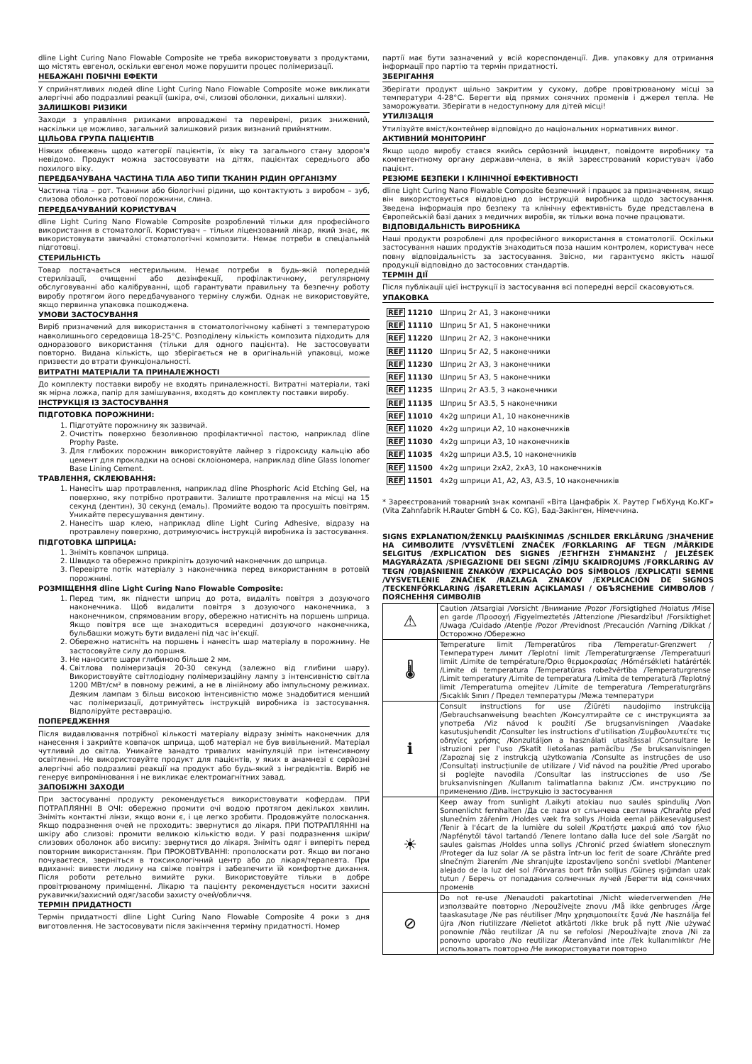dline Light Curing Nano Flowable Composite не треба використовувати з продуктами, що містять евгенол, оскільки евгенол може порушити процес полімеризації.
НЕБАЖАНІ ПОБІЧНІ ЕФЕКТИ
У сприйнятливих людей dline Light Curing Nano Flowable Composite може викликати алергічні або подразливі реакції (шкіра, очі, слизові оболонки, дихальні шляхи).
ЗАЛИШКОВІ РИЗИКИ
Заходи з управління ризиками впроваджені та перевірені, ризик знижений, наскільки це можливо, загальний залишковий ризик визнаний прийнятним.
ЦІЛЬОВА ГРУПА ПАЦІЄНТІВ
Ніяких обмежень щодо категорії пацієнтів, їх віку та загального стану здоров'я невідомо. Продукт можна застосовувати на дітях, пацієнтах середнього або похилого віку.
ПЕРЕДБАЧУВАНА ЧАСТИНА ТІЛА АБО ТИПИ ТКАНИН РІДИН ОРГАНІЗМУ
Частина тіла – рот. Тканини або біологічні рідини, що контактують з виробом – зуб, слизова оболонка ротової порожнини, слина.
ПЕРЕДБАЧУВАНИЙ КОРИСТУВАЧ
dline Light Curing Nano Flowable Composite розроблений тільки для професійного використання в стоматології. Користувач – тільки ліцензований лікар, який знає, як використовувати звичайні стоматологічні композити. Немає потреби в спеціальній підготовці.
СТЕРИЛЬНІСТЬ
Товар постачається нестерильним. Немає потреби в будь-якій попередній стерилізації, очищенні або дезінфекції, профілактичному, регулярному обслуговуванні або калібруванні, щоб гарантувати правильну та безпечну роботу виробу протягом його передбачуваного терміну служби. Однак не використовуйте, якщо первинна упаковка пошкоджена.
УМОВИ ЗАСТОСУВАННЯ
Виріб призначений для використання в стоматологічному кабінеті з температурою навколишнього середовища 18-25°C. Розподілену кількість композита підходить для одноразового використання (тільки для одного пацієнта). Не застосовувати повторно. Видана кількість, що зберігається не в оригінальній упаковці, може призвести до втрати функціональності.
ВИТРАТНІ МАТЕРІАЛИ ТА ПРИНАЛЕЖНОСТІ
До комплекту поставки виробу не входять приналежності. Витратні матеріали, такі як мірна ложка, папір для замішування, входять до комплекту поставки виробу.
ІНСТРУКЦІЯ ІЗ ЗАСТОСУВАННЯ
ПІДГОТОВКА ПОРОЖНИНИ:
1. Підготуйте порожнину як зазвичай.
2. Очистіть поверхню безоливною профілактичної пастою, наприклад dline Prophy Paste.
3. Для глибоких порожнин використовуйте лайнер з гідроксиду кальцію або цемент для прокладки на основі склоіономера, наприклад dline Glass Ionomer Base Lining Cement.
ТРАВЛЕННЯ, СКЛЕЮВАННЯ:
1. Нанесіть шар протравлення, наприклад dline Phosphoric Acid Etching Gel, на поверхню, яку потрібно протравити. Залиште протравлення на місці на 15 секунд (дентин), 30 секунд (емаль). Промийте водою та просушіть повітрям. Уникайте пересушування дентину.
2. Нанесіть шар клею, наприклад dline Light Curing Adhesive, відразу на протравлену поверхню, дотримуючись інструкцій виробника із застосування.
ПІДГОТОВКА ШПРИЦА:
1. Зніміть ковпачок шприца.
2. Швидко та обережно прикріпіть дозуючий наконечник до шприца.
3. Перевірте потік матеріалу з наконечника перед використанням в ротовій порожнині.
РОЗМІЩЕННЯ dline Light Curing Nano Flowable Composite:
1. Перед тим, як піднести шприц до рота, видаліть повітря з дозуючого наконечника. Щоб видалити повітря з дозуючого наконечника, з наконечником, спрямованим вгору, обережно натисніть на поршень шприца. Якщо повітря все ще знаходиться всередині дозуючого наконечника, бульбашки можуть бути видалені під час ін'єкції.
2. Обережно натисніть на поршень і нанесіть шар матеріалу в порожнину. Не застосовуйте силу до поршня.
3. Не наносите шари глибиною більше 2 мм.
4. Світлова полімеризація 20-30 секунд (залежно від глибини шару). Використовуйте світлодіодну полімеризаційну лампу з інтенсивністю світла 1200 МВт/см² в повному режимі, а не в лінійному або імпульсному режимах. Деяким лампам з більш високою інтенсивністю може знадобитися менший час полімеризації, дотримуйтесь інструкцій виробника із застосування. Відполіруйте реставрацію.
ПОПЕРЕДЖЕННЯ
Після видавлювання потрібної кількості матеріалу відразу зніміть наконечник для нанесення і закрийте ковпачок шприца, щоб матеріал не був вивільнений. Матеріал чутливий до світла. Уникайте занадто тривалих маніпуляцій при інтенсивному освітленні. Не використовуйте продукт для пацієнтів, у яких в анамнезі є серйозні алергічні або подразливі реакції на продукт або будь-який з інгредієнтів. Виріб не генерує випромінювання і не викликає електромагнітних завад.
ЗАПОБІЖНІ ЗАХОДИ
При застосуванні продукту рекомендується використовувати кофердам. ПРИ ПОТРАПЛЯННІ В ОЧІ: обережно промити очі водою протягом декількох хвилин. Зніміть контактні лінзи, якщо вони є, і це легко зробити. Продовжуйте полоскання. Якщо подразнення очей не проходить: звернутися до лікаря. ПРИ ПОТРАПЛЯННІ на шкіру або слизові: промити великою кількістю води. У разі подразнення шкіри/слизових оболонок або висипу: звернутися до лікаря. Зніміть одяг і виперіть перед повторним використанням. При ПРОКОВТУВАННІ: прополоскати рот. Якщо ви погано почуваєтеся, зверніться в токсикологічний центр або до лікаря/терапевта. При вдиханні: вивести людину на свіже повітря і забезпечити їй комфортне дихання. Після роботи ретельно вимийте руки. Використовуйте тільки в добре провітрюваному приміщенні. Лікарю та пацієнту рекомендується носити захисні рукавички/захисний одяг/засоби захисту очей/обличчя.
ТЕРМІН ПРИДАТНОСТІ
Термін придатності dline Light Curing Nano Flowable Composite 4 роки з дня виготовлення. Не застосовувати після закінчення терміну придатності. Номер
партії має бути зазначений у всій кореспонденції. Див. упаковку для отримання інформації про партію та термін придатності.
ЗБЕРІГАННЯ
Зберігати продукт щільно закритим у сухому, добре провітрюваному місці за температури 4-28°C. Берегти від прямих сонячних променів і джерел тепла. Не заморожувати. Зберігати в недоступному для дітей місці!
УТИЛІЗАЦІЯ
Утилізуйте вміст/контейнер відповідно до національних нормативних вимог.
АКТИВНИЙ МОНІТОРИНГ
Якщо щодо виробу стався якийсь серйозний інцидент, повідомте виробнику та компетентному органу держави-члена, в якій зареєстрований користувач і/або пацієнт.
РЕЗЮМЕ БЕЗПЕКИ І КЛІНІЧНОЇ ЕФЕКТИВНОСТІ
dline Light Curing Nano Flowable Composite безпечний і працює за призначенням, якщо він використовується відповідно до інструкцій виробника щодо застосування. Зведена інформація про безпеку та клінічну ефективність буде представлена в Європейській базі даних з медичних виробів, як тільки вона почне працювати.
ВІДПОВІДАЛЬНІСТЬ ВИРОБНИКА
Наші продукти розроблені для професійного використання в стоматології. Оскільки застосування наших продуктів знаходиться поза нашим контролем, користувач несе повну відповідальність за застосування. Звісно, ми гарантуємо якість нашої продукції відповідно до застосовних стандартів.
ТЕРМІН ДІЇ
Після публікації цієї інструкції із застосування всі попередні версії скасовуються.
УПАКОВКА
| REF 11210 | Шприц 2г A1, 3 наконечники |
| REF 11110 | Шприц 5г A1, 5 наконечники |
| REF 11220 | Шприц 2г A2, 3 наконечники |
| REF 11120 | Шприц 5г A2, 5 наконечники |
| REF 11230 | Шприц 2г A3, 3 наконечники |
| REF 11130 | Шприц 5г A3, 5 наконечники |
| REF 11235 | Шприц 2г A3.5, 3 наконечники |
| REF 11135 | Шприц 5г A3.5, 5 наконечники |
| REF 11010 | 4x2g шприци A1, 10 наконечників |
| REF 11020 | 4x2g шприци A2, 10 наконечників |
| REF 11030 | 4x2g шприци A3, 10 наконечників |
| REF 11035 | 4x2g шприци A3.5, 10 наконечників |
| REF 11500 | 4x2g шприци 2xA2, 2xA3, 10 наконечників |
| REF 11501 | 4x2g шприци A1, A2, A3, A3.5, 10 наконечників |
* Зареєстрований товарний знак компанії «Віта Цанфабрік Х. Раутер ГмбХунд Ко.КГ» (Vita Zahnfabrik H.Rauter GmbH & Co. KG), Бад-Закінген, Німеччина.
SIGNS EXPLANATION/ŽENKLŲ PAAIŠKINIMAS /SCHILDER ERKLÄRUNG /ЗНАЧЕНИЕ НА СИМВОЛИТЕ /VYSVĚTLENÍ ZNAČEK /FORKLARING AF TEGN /MÄRKIDE SELGITUS /EXPLICATION DES SIGNES /ΕΞΉΓΗΣΗ ΣΉΜΑΝΣΗΣ / JELZÉSEK MAGYARÁZATA /SPIEGAZIONE DEI SEGNI /ZĪMJU SKAIDROJUMS /FORKLARING AV TEGN /OBJAŚNIENIE ZNAKÓW /EXPLICAÇÃO DOS SÍMBOLOS /EXPLICAȚII SEMNE /VYSVETLENIE ZNAČIEK /RAZLAGA ZNAKOV /EXPLICACIÓN DE SIGNOS /TECKENFÖRKLARING /İŞARETLERIN AÇIKLAMASI / ОБЪЯСНЕНИЕ СИМВОЛОВ /ПОЯСНЕННЯ СИМВОЛІВ
| ⚠ | Caution /Atsargiai /Vorsicht /Внимание /Pozor /Forsigtighed /Hoiatus /Mise en garde /Προσοχή /Figyelmeztetés /Attenzione /Piesardzību! /Forsiktighet /Uwaga /Cuidado /Atenție /Pozor /Previdnost /Precaución /Varning /Dikkat / Осторожно /Обережно |
| 🌡 | Temperature limit /Temperatūros riba /Temperatur-Grenzwert /Температурен лимит /Teplotní limit /Temperaturgrænse /Temperatuuri limiit /Limite de température/Όριο θερμοκρασίας /Hőmérsékleti határérték /Limite di temperatura /Temperatūras robežvērtība /Temperaturgrense /Limit temperatury /Limite de temperatura /Limita de temperatură /Teplotný limit /Temperaturna omejitev /Límite de temperatura /Temperaturgräns /Sıcaklık Sınırı / Предел температуры /Межа температури |
| ℹ | Consult instructions for use /Žiūrėti naudojimo instrukciją /Gebrauchsanweisung beachten /Консултирайте се с инструкцията за употреба /Viz návod k použití /Se brugsanvisningen /Vaadake kasutusjuhendit /Consulter les instructions d'utilisation /Συμβουλευτείτε τις οδηγίες χρήσης /Konzultáljon a használati utasítással /Consultare le istruzioni per l'uso /Skatīt lietošanas pamācību /Se bruksanvisningen /Zapoznaj się z instrukcją użytkowania /Consulte as instruções de uso /Consultați instrucțiunile de utilizare / Viď návod na použitie /Pred uporabo si poglejte navodila /Consultar las instrucciones de uso /Se bruksanvisningen /Kullanım talimatlarına bakınız /См. инструкцию по применению /Див. інструкцію із застосування |
| ☀ | Keep away from sunlight /Laikyti atokiau nuo saulės spindulių /Von Sonnenlicht fernhalten /Да се пази от слънчева светлина /Chraňte před slunečním zářením /Holdes væk fra sollys /Hoida eemal päikesevalgusest /Tenir à l'écart de la lumière du soleil /Κρατήστε μακριά από τον ήλιο /Napfénytől távol tartandó /Tenere lontano dalla luce del sole /Sargāt no saules gaismas /Holdes unna sollys /Chronić przed światłem słonecznym /Proteger da luz solar /A se păstra într-un loc ferit de soare /Chráňte pred slnečným žiarením /Ne shranjujte izpostavljeno sončni svetlobi /Mantener alejado de la luz del sol /Förvaras bort från solljus /Güneş ışığından uzak tutun / Беречь от попадания солнечных лучей /Берегти від сонячних променів |
| ⊘ | Do not re-use /Nenaudoti pakartotinai /Nicht wiederverwenden /He използвайте повторно /Nepoužívejte znovu /Må ikke genbruges /Ärge taaskasutage /Ne pas réutiliser /Μην χρησιμοποιείτε ξανά /Ne használja fel újra /Non riutilizzare /Nelietot atkārtoti /Ikke bruk på nytt /Nie używać ponownie /Não reutilizar /A nu se refolosi /Nepoužívajte znova /Ni za ponovno uporabo /No reutilizar /Återanvänd inte /Tek kullanımlıktır /Не использовать повторно /Не використовувати повторно |